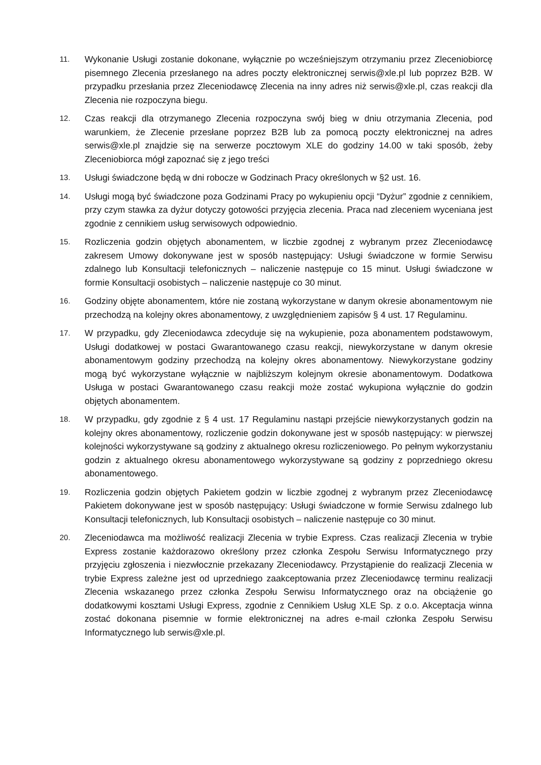11.
Wykonanie Usługi zostanie dokonane, wyłącznie po wcześniejszym otrzymaniu przez Zleceniobiorcę pisemnego Zlecenia przesłanego na adres poczty elektronicznej serwis@xle.pl lub poprzez B2B. W przypadku przesłania przez Zleceniodawcę Zlecenia na inny adres niż serwis@xle.pl, czas reakcji dla Zlecenia nie rozpoczyna biegu.
12.
Czas reakcji dla otrzymanego Zlecenia rozpoczyna swój bieg w dniu otrzymania Zlecenia, pod warunkiem, że Zlecenie przesłane poprzez B2B lub za pomocą poczty elektronicznej na adres serwis@xle.pl znajdzie się na serwerze pocztowym XLE do godziny 14.00 w taki sposób, żeby Zleceniobiorca mógł zapoznać się z jego treści
13.
Usługi świadczone będą w dni robocze w Godzinach Pracy określonych w §2 ust. 16.
14.
Usługi mogą być świadczone poza Godzinami Pracy po wykupieniu opcji “Dyżur” zgodnie z cennikiem, przy czym stawka za dyżur dotyczy gotowości przyjęcia zlecenia. Praca nad zleceniem wyceniana jest zgodnie z cennikiem usług serwisowych odpowiednio.
15.
Rozliczenia godzin objętych abonamentem, w liczbie zgodnej z wybranym przez Zleceniodawcę zakresem Umowy dokonywane jest w sposób następujący: Usługi świadczone w formie Serwisu zdalnego lub Konsultacji telefonicznych – naliczenie następuje co 15 minut. Usługi świadczone w formie Konsultacji osobistych – naliczenie następuje co 30 minut.
16.
Godziny objęte abonamentem, które nie zostaną wykorzystane w danym okresie abonamentowym nie przechodzą na kolejny okres abonamentowy, z uwzględnieniem zapisów § 4 ust. 17 Regulaminu.
17.
W przypadku, gdy Zleceniodawca zdecyduje się na wykupienie, poza abonamentem podstawowym, Usługi dodatkowej w postaci Gwarantowanego czasu reakcji, niewykorzystane w danym okresie abonamentowym godziny przechodzą na kolejny okres abonamentowy. Niewykorzystane godziny mogą być wykorzystane wyłącznie w najbliższym kolejnym okresie abonamentowym. Dodatkowa Usługa w postaci Gwarantowanego czasu reakcji może zostać wykupiona wyłącznie do godzin objętych abonamentem.
18.
W przypadku, gdy zgodnie z § 4 ust. 17 Regulaminu nastąpi przejście niewykorzystanych godzin na kolejny okres abonamentowy, rozliczenie godzin dokonywane jest w sposób następujący: w pierwszej kolejności wykorzystywane są godziny z aktualnego okresu rozliczeniowego. Po pełnym wykorzystaniu godzin z aktualnego okresu abonamentowego wykorzystywane są godziny z poprzedniego okresu abonamentowego.
19.
Rozliczenia godzin objętych Pakietem godzin w liczbie zgodnej z wybranym przez Zleceniodawcę Pakietem dokonywane jest w sposób następujący: Usługi świadczone w formie Serwisu zdalnego lub Konsultacji telefonicznych, lub Konsultacji osobistych – naliczenie następuje co 30 minut.
20.
Zleceniodawca ma możliwość realizacji Zlecenia w trybie Express. Czas realizacji Zlecenia w trybie Express zostanie każdorazowo określony przez członka Zespołu Serwisu Informatycznego przy przyjęciu zgłoszenia i niezwłocznie przekazany Zleceniodawcy. Przystąpienie do realizacji Zlecenia w trybie Express zależne jest od uprzedniego zaakceptowania przez Zleceniodawcę terminu realizacji Zlecenia wskazanego przez członka Zespołu Serwisu Informatycznego oraz na obciążenie go dodatkowymi kosztami Usługi Express, zgodnie z Cennikiem Usług XLE Sp. z o.o. Akceptacja winna zostać dokonana pisemnie w formie elektronicznej na adres e-mail członka Zespołu Serwisu Informatycznego lub serwis@xle.pl.